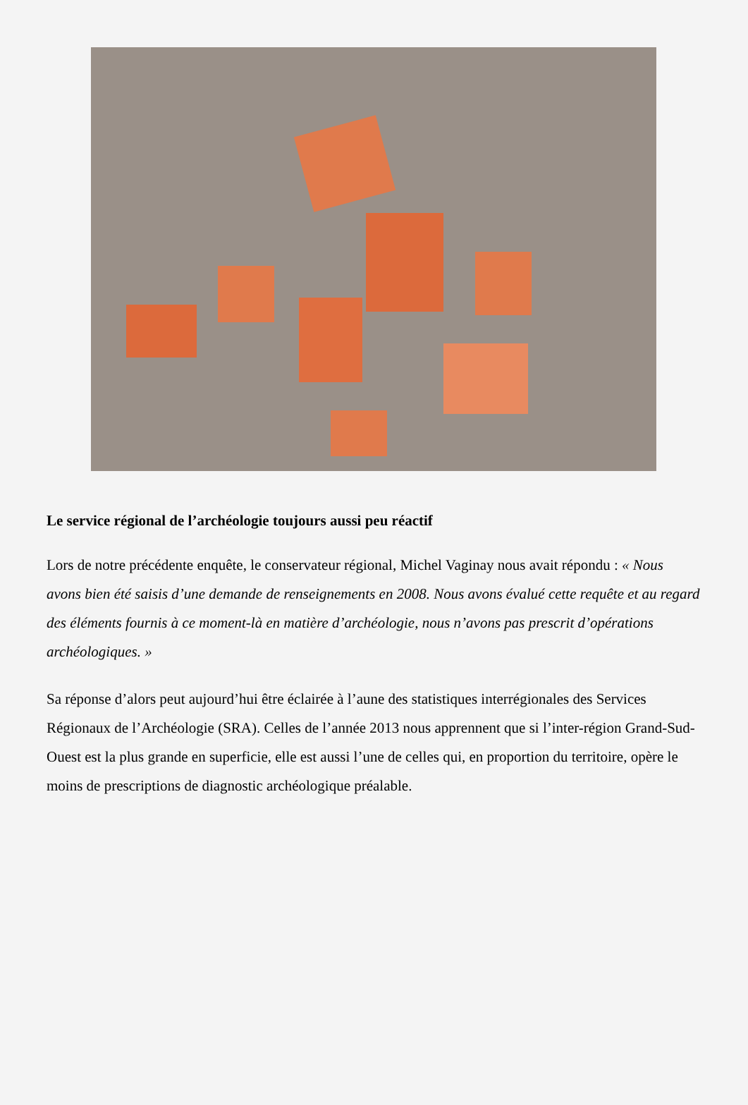Le service régional de l’archéologie toujours aussi peu réactif
Lors de notre précédente enquête, le conservateur régional, Michel Vaginay nous avait répondu : « Nous avons bien été saisis d’une demande de renseignements en 2008. Nous avons évalué cette requête et au regard des éléments fournis à ce moment-là en matière d’archéologie, nous n’avons pas prescrit d’opérations archéologiques. »
Sa réponse d’alors peut aujourd’hui être éclairée à l’aune des statistiques interrégionales des Services Régionaux de l’Archéologie (SRA). Celles de l’année 2013 nous apprennent que si l’inter-région Grand-Sud-Ouest est la plus grande en superficie, elle est aussi l’une de celles qui, en proportion du territoire, opère le moins de prescriptions de diagnostic archéologique préalable.